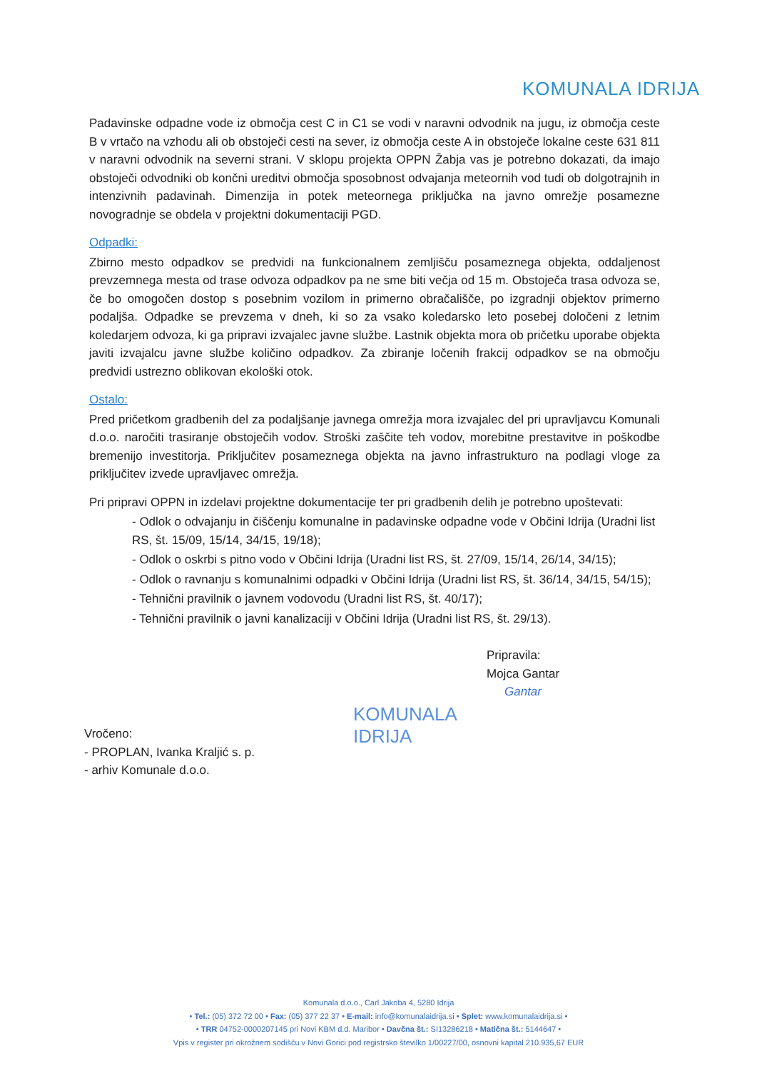KOMUNALA IDRIJA
Padavinske odpadne vode iz območja cest C in C1 se vodi v naravni odvodnik na jugu, iz območja ceste B v vrtačo na vzhodu ali ob obstoječi cesti na sever, iz območja ceste A in obstoječe lokalne ceste 631 811 v naravni odvodnik na severni strani. V sklopu projekta OPPN Žabja vas je potrebno dokazati, da imajo obstoječi odvodniki ob končni ureditvi območja sposobnost odvajanja meteornih vod tudi ob dolgotrajnih in intenzivnih padavinah. Dimenzija in potek meteornega priključka na javno omrežje posamezne novogradnje se obdela v projektni dokumentaciji PGD.
Odpadki:
Zbirno mesto odpadkov se predvidi na funkcionalnem zemljišču posameznega objekta, oddaljenost prevzemnega mesta od trase odvoza odpadkov pa ne sme biti večja od 15 m. Obstoječa trasa odvoza se, če bo omogočen dostop s posebnim vozilom in primerno obračališče, po izgradnji objektov primerno podaljša. Odpadke se prevzema v dneh, ki so za vsako koledarsko leto posebej določeni z letnim koledarjem odvoza, ki ga pripravi izvajalec javne službe. Lastnik objekta mora ob pričetku uporabe objekta javiti izvajalcu javne službe količino odpadkov. Za zbiranje ločenih frakcij odpadkov se na območju predvidi ustrezno oblikovan ekološki otok.
Ostalo:
Pred pričetkom gradbenih del za podaljšanje javnega omrežja mora izvajalec del pri upravljavcu Komunali d.o.o. naročiti trasiranje obstoječih vodov. Stroški zaščite teh vodov, morebitne prestavitve in poškodbe bremenijo investitorja. Priključitev posameznega objekta na javno infrastrukturo na podlagi vloge za priključitev izvede upravljavec omrežja.
Pri pripravi OPPN in izdelavi projektne dokumentacije ter pri gradbenih delih je potrebno upoštevati:
- Odlok o odvajanju in čiščenju komunalne in padavinske odpadne vode v Občini Idrija (Uradni list RS, št. 15/09, 15/14, 34/15, 19/18);
- Odlok o oskrbi s pitno vodo v Občini Idrija (Uradni list RS, št. 27/09, 15/14, 26/14, 34/15);
- Odlok o ravnanju s komunalnimi odpadki v Občini Idrija (Uradni list RS, št. 36/14, 34/15, 54/15);
- Tehnični pravilnik o javnem vodovodu (Uradni list RS, št. 40/17);
- Tehnični pravilnik o javni kanalizaciji v Občini Idrija (Uradni list RS, št. 29/13).
Pripravila:
Mojca Gantar
Gantar
KOMUNALA
IDRIJA
Vročeno:
- PROPLAN, Ivanka Kraljić s. p.
- arhiv Komunale d.o.o.
Komunala d.o.o., Carl Jakoba 4, 5280 Idrija
• Tel.: (05) 372 72 00 • Fax: (05) 377 22 37 • E-mail: info@komunalaidrija.si • Splet: www.komunalaidrija.si •
• TRR 04752-0000207145 pri Novi KBM d.d. Maribor • Davčna št.: SI13286218 • Matična št.: 5144647 •
Vpis v register pri okrožnem sodišču v Novi Gorici pod registrsko številko 1/00227/00, osnovni kapital 210.935,67 EUR